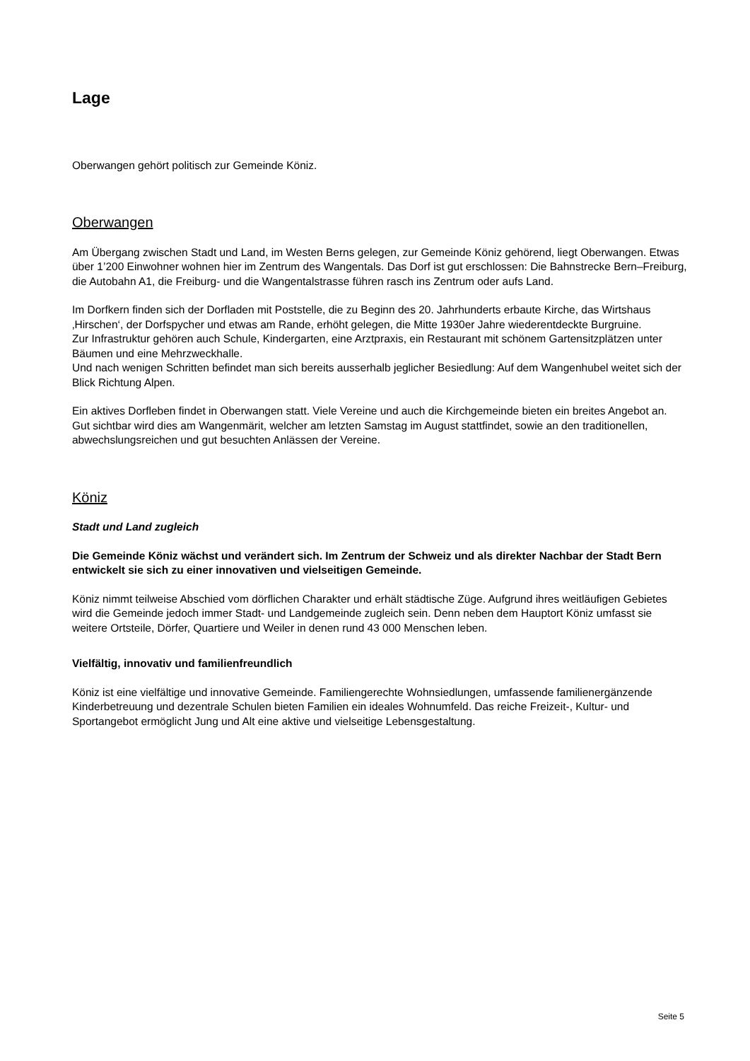Lage
Oberwangen gehört politisch zur Gemeinde Köniz.
Oberwangen
Am Übergang zwischen Stadt und Land, im Westen Berns gelegen, zur Gemeinde Köniz gehörend, liegt Oberwangen. Etwas über 1’200 Einwohner wohnen hier im Zentrum des Wangentals. Das Dorf ist gut erschlossen: Die Bahnstrecke Bern–Freiburg, die Autobahn A1, die Freiburg- und die Wangentalstrasse führen rasch ins Zentrum oder aufs Land.
Im Dorfkern finden sich der Dorfladen mit Poststelle, die zu Beginn des 20. Jahrhunderts erbaute Kirche, das Wirtshaus ‚Hirschen‘, der Dorfspycher und etwas am Rande, erhöht gelegen, die Mitte 1930er Jahre wiederentdeckte Burgruine.
Zur Infrastruktur gehören auch Schule, Kindergarten, eine Arztpraxis, ein Restaurant mit schönem Gartensitzplätzen unter Bäumen und eine Mehrzweckhalle.
Und nach wenigen Schritten befindet man sich bereits ausserhalb jeglicher Besiedlung: Auf dem Wangenhubel weitet sich der Blick Richtung Alpen.
Ein aktives Dorfleben findet in Oberwangen statt. Viele Vereine und auch die Kirchgemeinde bieten ein breites Angebot an. Gut sichtbar wird dies am Wangenmärit, welcher am letzten Samstag im August stattfindet, sowie an den traditionellen, abwechslungsreichen und gut besuchten Anlässen der Vereine.
Köniz
Stadt und Land zugleich
Die Gemeinde Köniz wächst und verändert sich. Im Zentrum der Schweiz und als direkter Nachbar der Stadt Bern entwickelt sie sich zu einer innovativen und vielseitigen Gemeinde.
Köniz nimmt teilweise Abschied vom dörflichen Charakter und erhält städtische Züge. Aufgrund ihres weitläufigen Gebietes wird die Gemeinde jedoch immer Stadt- und Landgemeinde zugleich sein. Denn neben dem Hauptort Köniz umfasst sie weitere Ortsteile, Dörfer, Quartiere und Weiler in denen rund 43 000 Menschen leben.
Vielfältig, innovativ und familienfreundlich
Köniz ist eine vielfältige und innovative Gemeinde. Familiengerechte Wohnsiedlungen, umfassende familienergänzende Kinderbetreuung und dezentrale Schulen bieten Familien ein ideales Wohnumfeld. Das reiche Freizeit-, Kultur- und Sportangebot ermöglicht Jung und Alt eine aktive und vielseitige Lebensgestaltung.
Seite 5